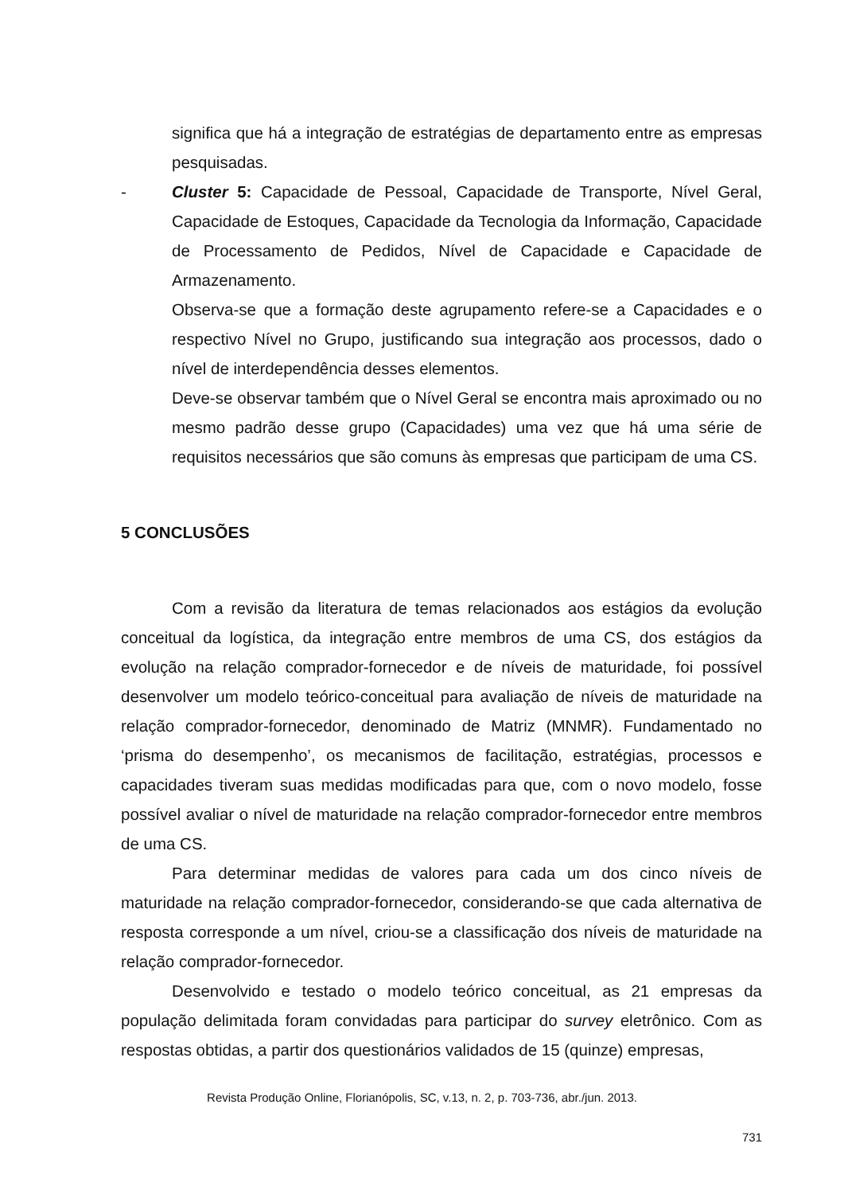significa que há a integração de estratégias de departamento entre as empresas pesquisadas.
- Cluster 5: Capacidade de Pessoal, Capacidade de Transporte, Nível Geral, Capacidade de Estoques, Capacidade da Tecnologia da Informação, Capacidade de Processamento de Pedidos, Nível de Capacidade e Capacidade de Armazenamento.
Observa-se que a formação deste agrupamento refere-se a Capacidades e o respectivo Nível no Grupo, justificando sua integração aos processos, dado o nível de interdependência desses elementos.
Deve-se observar também que o Nível Geral se encontra mais aproximado ou no mesmo padrão desse grupo (Capacidades) uma vez que há uma série de requisitos necessários que são comuns às empresas que participam de uma CS.
5 CONCLUSÕES
Com a revisão da literatura de temas relacionados aos estágios da evolução conceitual da logística, da integração entre membros de uma CS, dos estágios da evolução na relação comprador-fornecedor e de níveis de maturidade, foi possível desenvolver um modelo teórico-conceitual para avaliação de níveis de maturidade na relação comprador-fornecedor, denominado de Matriz (MNMR). Fundamentado no ‘prisma do desempenho’, os mecanismos de facilitação, estratégias, processos e capacidades tiveram suas medidas modificadas para que, com o novo modelo, fosse possível avaliar o nível de maturidade na relação comprador-fornecedor entre membros de uma CS.
Para determinar medidas de valores para cada um dos cinco níveis de maturidade na relação comprador-fornecedor, considerando-se que cada alternativa de resposta corresponde a um nível, criou-se a classificação dos níveis de maturidade na relação comprador-fornecedor.
Desenvolvido e testado o modelo teórico conceitual, as 21 empresas da população delimitada foram convidadas para participar do survey eletrônico. Com as respostas obtidas, a partir dos questionários validados de 15 (quinze) empresas,
Revista Produção Online, Florianópolis, SC, v.13, n. 2, p. 703-736, abr./jun. 2013.
731